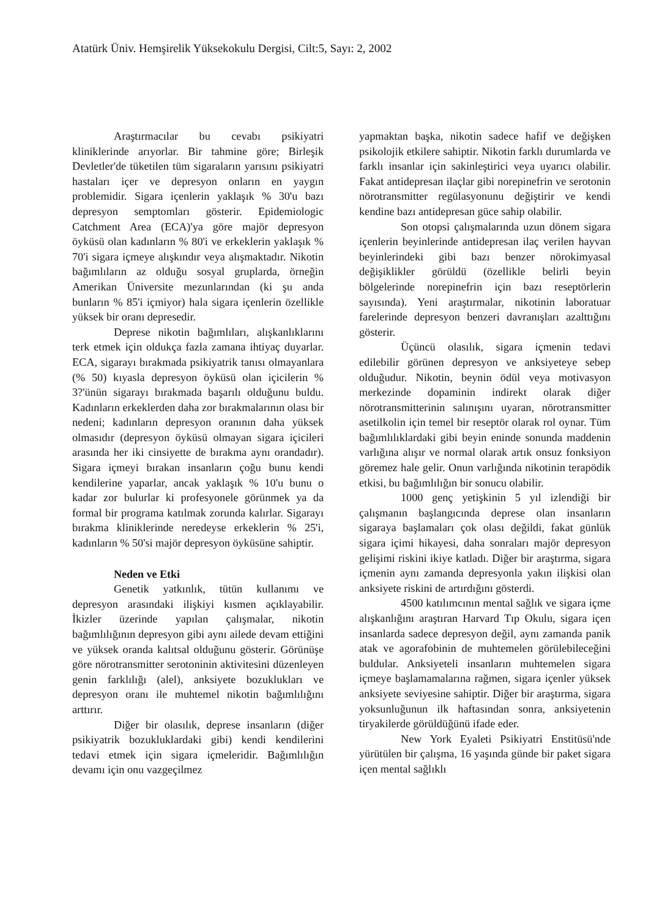Atatürk Üniv. Hemşirelik Yüksekokulu Dergisi, Cilt:5, Sayı: 2, 2002
Araştırmacılar bu cevabı psikiyatri kliniklerinde arıyorlar. Bir tahmine göre; Birleşik Devletler'de tüketilen tüm sigaraların yarısını psikiyatri hastaları içer ve depresyon onların en yaygın problemidir. Sigara içenlerin yaklaşık % 30'u bazı depresyon semptomları gösterir. Epidemiologic Catchment Area (ECA)'ya göre majör depresyon öyküsü olan kadınların % 80'i ve erkeklerin yaklaşık % 70'i sigara içmeye alışkındır veya alışmaktadır. Nikotin bağımlıların az olduğu sosyal gruplarda, örneğin Amerikan Üniversite mezunlarından (ki şu anda bunların % 85'i içmiyor) hala sigara içenlerin özellikle yüksek bir oranı depresedir.
Deprese nikotin bağımlıları, alışkanlıklarını terk etmek için oldukça fazla zamana ihtiyaç duyarlar. ECA, sigarayı bırakmada psikiyatrik tanısı olmayanlara (% 50) kıyasla depresyon öyküsü olan içicilerin % 3?'ünün sigarayı bırakmada başarılı olduğunu buldu. Kadınların erkeklerden daha zor bırakmalarının olası bir nedeni; kadınların depresyon oranının daha yüksek olmasıdır (depresyon öyküsü olmayan sigara içicileri arasında her iki cinsiyette de bırakma aynı orandadır). Sigara içmeyi bırakan insanların çoğu bunu kendi kendilerine yaparlar, ancak yaklaşık % 10'u bunu o kadar zor bulurlar ki profesyonele görünmek ya da formal bir programa katılmak zorunda kalırlar. Sigarayı bırakma kliniklerinde neredeyse erkeklerin % 25'i, kadınların % 50'si majör depresyon öyküsüne sahiptir.
Neden ve Etki
Genetik yatkınlık, tütün kullanımı ve depresyon arasındaki ilişkiyi kısmen açıklayabilir. İkizler üzerinde yapılan çalışmalar, nikotin bağımlılığının depresyon gibi aynı ailede devam ettiğini ve yüksek oranda kalıtsal olduğunu gösterir. Görünüşe göre nörotransmitter serotoninin aktivitesini düzenleyen genin farklılığı (alel), anksiyete bozuklukları ve depresyon oranı ile muhtemel nikotin bağımlılığını arttırır.
Diğer bir olasılık, deprese insanların (diğer psikiyatrik bozukluklardaki gibi) kendi kendilerini tedavi etmek için sigara içmeleridir. Bağımlılığın devamı için onu vazgeçilmez
yapmaktan başka, nikotin sadece hafif ve değişken psikolojik etkilere sahiptir. Nikotin farklı durumlarda ve farklı insanlar için sakinleştirici veya uyarıcı olabilir. Fakat antidepresan ilaçlar gibi norepinefrin ve serotonin nörotransmitter regülasyonunu değiştirir ve kendi kendine bazı antidepresan güce sahip olabilir.
Son otopsi çalışmalarında uzun dönem sigara içenlerin beyinlerinde antidepresan ilaç verilen hayvan beyinlerindeki gibi bazı benzer nörokimyasal değişiklikler görüldü (özellikle belirli beyin bölgelerinde norepinefrin için bazı reseptörlerin sayısında). Yeni araştırmalar, nikotinin laboratuar farelerinde depresyon benzeri davranışları azalttığını gösterir.
Üçüncü olasılık, sigara içmenin tedavi edilebilir görünen depresyon ve anksiyeteye sebep olduğudur. Nikotin, beynin ödül veya motivasyon merkezinde dopaminin indirekt olarak diğer nörotransmitterinin salınışını uyaran, nörotransmitter asetilkolin için temel bir reseptör olarak rol oynar. Tüm bağımlılıklardaki gibi beyin eninde sonunda maddenin varlığına alışır ve normal olarak artık onsuz fonksiyon göremez hale gelir. Onun varlığında nikotinin terapödik etkisi, bu bağımlılığın bir sonucu olabilir.
1000 genç yetişkinin 5 yıl izlendiği bir çalışmanın başlangıcında deprese olan insanların sigaraya başlamaları çok olası değildi, fakat günlük sigara içimi hikayesi, daha sonraları majör depresyon gelişimi riskini ikiye katladı. Diğer bir araştırma, sigara içmenin aynı zamanda depresyonla yakın ilişkisi olan anksiyete riskini de artırdığını gösterdi.
4500 katılımcının mental sağlık ve sigara içme alışkanlığını araştıran Harvard Tıp Okulu, sigara içen insanlarda sadece depresyon değil, aynı zamanda panik atak ve agorafobinin de muhtemelen görülebileceğini buldular. Anksiyeteli insanların muhtemelen sigara içmeye başlamamalarına rağmen, sigara içenler yüksek anksiyete seviyesine sahiptir. Diğer bir araştırma, sigara yoksunluğunun ilk haftasından sonra, anksiyetenin tiryakilerde görüldüğünü ifade eder.
New York Eyaleti Psikiyatri Enstitüsü'nde yürütülen bir çalışma, 16 yaşında günde bir paket sigara içen mental sağlıklı